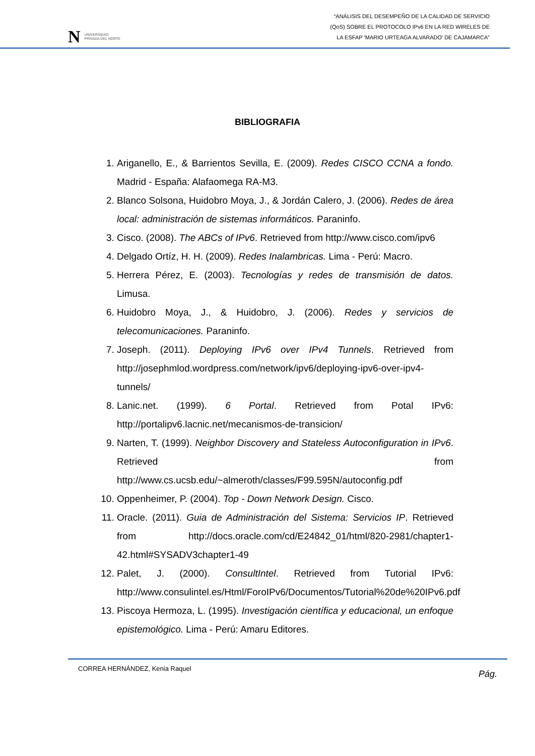N UNIVERSIDAD
PRIVADA DEL NORTE
“ANÁLISIS DEL DESEMPEÑO DE LA CALIDAD DE SERVICIO
(QoS) SOBRE EL PROTOCOLO IPv6 EN LA RED WIRELES DE
LA ESFAP ‘MARIO URTEAGA ALVARADO’ DE CAJAMARCA”
BIBLIOGRAFIA
1. Ariganello, E., & Barrientos Sevilla, E. (2009). Redes CISCO CCNA a fondo. Madrid - España: Alafaomega RA-M3.
2. Blanco Solsona, Huidobro Moya, J., & Jordán Calero, J. (2006). Redes de área local: administración de sistemas informáticos. Paraninfo.
3. Cisco. (2008). The ABCs of IPv6. Retrieved from http://www.cisco.com/ipv6
4. Delgado Ortíz, H. H. (2009). Redes Inalambricas. Lima - Perú: Macro.
5. Herrera Pérez, E. (2003). Tecnologías y redes de transmisión de datos. Limusa.
6. Huidobro Moya, J., & Huidobro, J. (2006). Redes y servicios de telecomunicaciones. Paraninfo.
7. Joseph. (2011). Deploying IPv6 over IPv4 Tunnels. Retrieved from http://josephmlod.wordpress.com/network/ipv6/deploying-ipv6-over-ipv4-tunnels/
8. Lanic.net. (1999). 6 Portal. Retrieved from Potal IPv6: http://portalipv6.lacnic.net/mecanismos-de-transicion/
9. Narten, T. (1999). Neighbor Discovery and Stateless Autoconfiguration in IPv6. Retrieved from http://www.cs.ucsb.edu/~almeroth/classes/F99.595N/autoconfig.pdf
10. Oppenheimer, P. (2004). Top - Down Network Design. Cisco.
11. Oracle. (2011). Guia de Administración del Sistema: Servicios IP. Retrieved from http://docs.oracle.com/cd/E24842_01/html/820-2981/chapter1-42.html#SYSADV3chapter1-49
12. Palet, J. (2000). ConsultIntel. Retrieved from Tutorial IPv6: http://www.consulintel.es/Html/ForoIPv6/Documentos/Tutorial%20de%20IPv6.pdf
13. Piscoya Hermoza, L. (1995). Investigación científica y educacional, un enfoque epistemológico. Lima - Perú: Amaru Editores.
CORREA HERNÁNDEZ, Kenia Raquel Pág.